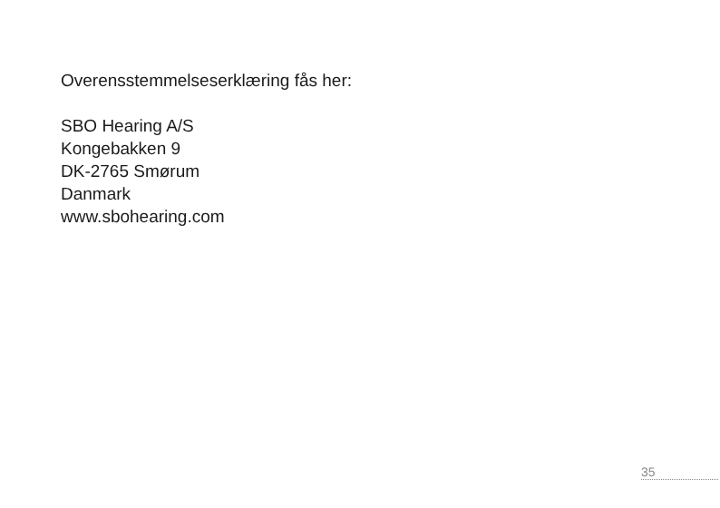Overensstemmelseserklæring fås her:
SBO Hearing A/S
Kongebakken 9
DK-2765 Smørum
Danmark
www.sbohearing.com
35